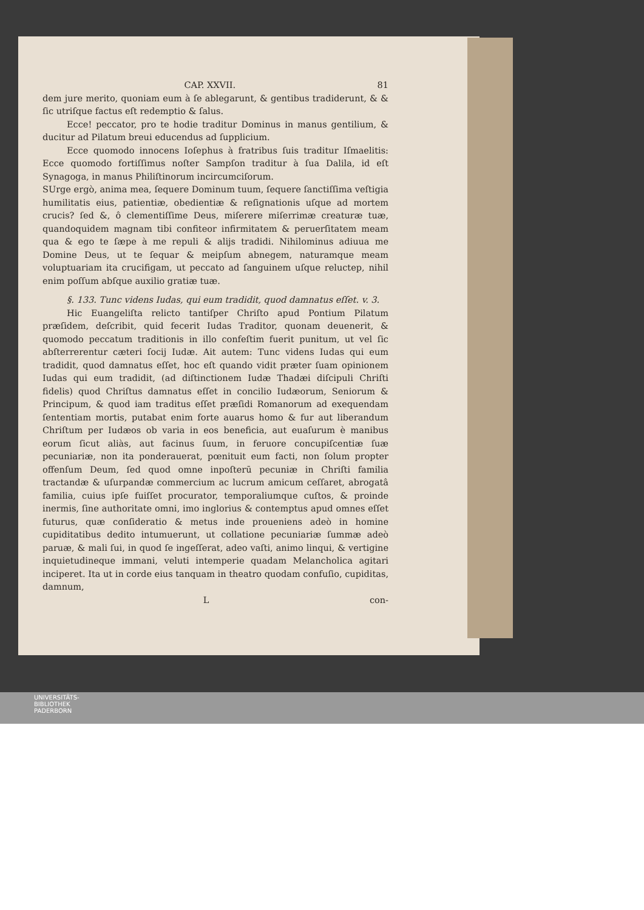CAP. XXVII. 81
dem jure merito, quoniam eum à ſe ablegarunt, & gentibus tradiderunt, & & ſic utriſque factus eſt redemptio & ſalus.
Ecce! peccator, pro te hodie traditur Dominus in manus gentilium, & ducitur ad Pilatum breui educendus ad ſupplicium.
Ecce quomodo innocens Ioſephus à fratribus ſuis traditur Iſmaelitis: Ecce quomodo fortiſſimus noſter Sampſon traditur à ſua Dalila, id eſt Synagoga, in manus Philiſtinorum incircumciſorum.
SUrge ergò, anima mea, ſequere Dominum tuum, ſequere ſanctiſſima veſtigia humilitatis eius, patientiæ, obedientiæ & reſignationis uſque ad mortem crucis? ſed &, ô clementiſſime Deus, miſerere miſerrimæ creaturæ tuæ, quandoquidem magnam tibi confiteor infirmitatem & peruerſitatem meam qua & ego te ſæpe à me repuli & alijs tradidi. Nihilominus adiuua me Domine Deus, ut te ſequar & meipſum abnegem, naturamque meam voluptuariam ita crucifigam, ut peccato ad ſanguinem uſque reluctер, nihil enim poſſum abſque auxilio gratiæ tuæ.
§. 133. Tunc videns Iudas, qui eum tradidit, quod damnatus eſſet. v. 3.
Hic Euangeliſta relicto tantiſper Chriſto apud Pontium Pilatum præſidem, deſcribit, quid fecerit Iudas Traditor, quonam deuenerit, & quomodo peccatum traditionis in illo confeſtim fuerit punitum, ut vel ſic abſterrerentur cæteri ſocij Iudæ. Ait autem: Tunc videns Iudas qui eum tradidit, quod damnatus eſſet, hoc eſt quando vidit præter ſuam opinionem Iudas qui eum tradidit, (ad diſtinctionem Iudæ Thadæi diſcipuli Chriſti fidelis) quod Chriſtus damnatus eſſet in concilio Iudæorum, Seniorum & Principum, & quod iam traditus eſſet præſidi Romanorum ad exequendam ſententiam mortis, putabat enim forte auarus homo & fur aut liberandum Chriſtum per Iudæos ob varia in eos beneficia, aut euaſurum è manibus eorum ſicut aliàs, aut facinus ſuum, in feruore concupiſcentiæ ſuæ pecuniariæ, non ita ponderauerat, pœnituit eum facti, non ſolum propter offenſum Deum, ſed quod omne inpoſterū pecuniæ in Chriſti familia tractandæ & uſurpandæ commercium ac lucrum amicum ceſſaret, abrogatâ familia, cuius ipſe fuiſſet procurator, temporaliumque cuſtos, & proinde inermis, ſine authoritate omni, imo inglorius & contemptus apud omnes eſſet futurus, quæ conſideratio & metus inde proueniens adeò in homine cupiditatibus dedito intumuerunt, ut collatione pecuniariæ ſummæ adeò paruæ, & mali ſui, in quod ſe ingeſſerat, adeo vaſti, animo linqui, & vertigine inquietudineque immani, veluti intemperie quadam Melancholica agitari inciperet. Ita ut in corde eius tanquam in theatro quodam confuſio, cupiditas, damnum,
L con-
UNIVERSITÄTS-
BIBLIOTHEK
PADERBORN